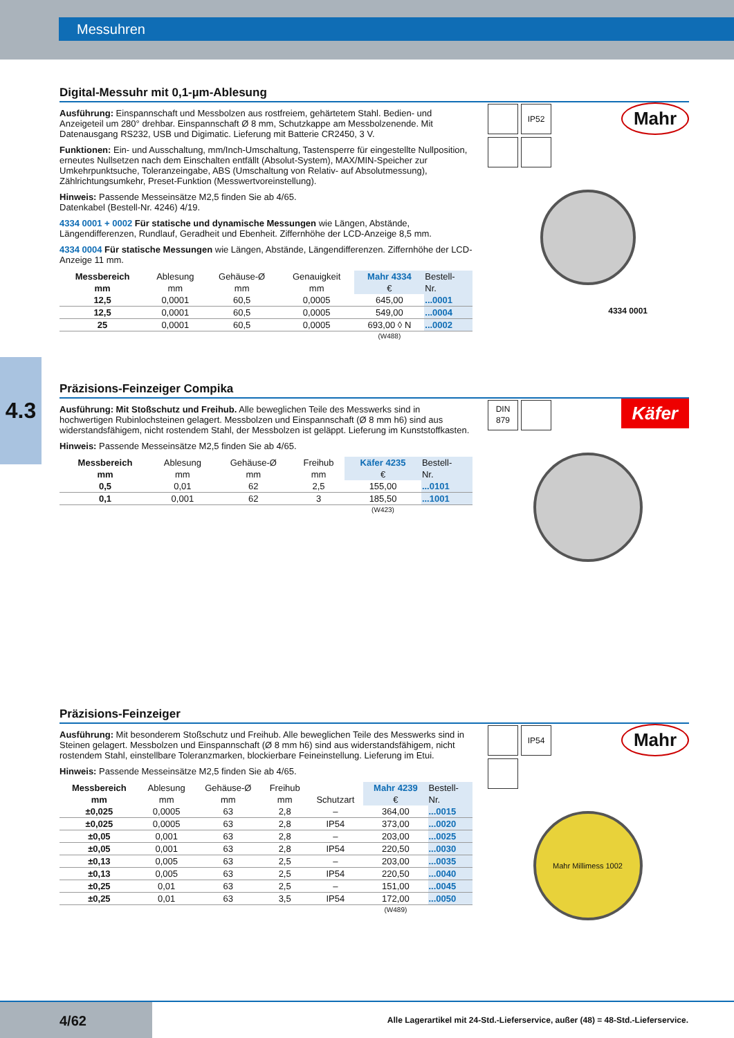Messuhren
4.3
Digital-Messuhr mit 0,1-µm-Ablesung
Ausführung: Einspannschaft und Messbolzen aus rostfreiem, gehärtetem Stahl. Bedien- und Anzeigeteil um 280° drehbar. Einspannschaft Ø 8 mm, Schutzkappe am Messbolzenende. Mit Datenausgang RS232, USB und Digimatic. Lieferung mit Batterie CR2450, 3 V.
Funktionen: Ein- und Ausschaltung, mm/Inch-Umschaltung, Tastensperre für eingestellte Nullposition, erneutes Nullsetzen nach dem Einschalten entfällt (Absolut-System), MAX/MIN-Speicher zur Umkehrpunktsuche, Toleranzeingabe, ABS (Umschaltung von Relativ- auf Absolutmessung), Zählrichtungsumkehr, Preset-Funktion (Messwertvoreinstellung).
Hinweis: Passende Messeinsätze M2,5 finden Sie ab 4/65.
Datenkabel (Bestell-Nr. 4246) 4/19.
4334 0001 + 0002 Für statische und dynamische Messungen wie Längen, Abstände, Längendifferenzen, Rundlauf, Geradheit und Ebenheit. Ziffernhöhe der LCD-Anzeige 8,5 mm.
4334 0004 Für statische Messungen wie Längen, Abstände, Längendifferenzen. Ziffernhöhe der LCD-Anzeige 11 mm.
| Messbereich | Ablesung | Gehäuse-Ø | Genauigkeit | Mahr 4334 | Bestell- |
| --- | --- | --- | --- | --- | --- |
| mm | mm | mm | mm | € | Nr. |
| 12,5 | 0,0001 | 60,5 | 0,0005 | 645,00 | ...0001 |
| 12,5 | 0,0001 | 60,5 | 0,0005 | 549,00 | ...0004 |
| 25 | 0,0001 | 60,5 | 0,0005 | 693,00 ◊ N | ...0002 |
| | | | | (W488) | |
IP52
Mahr
4334 0001
Präzisions-Feinzeiger Compika
Ausführung: Mit Stoßschutz und Freihub. Alle beweglichen Teile des Messwerks sind in hochwertigen Rubinlochsteinen gelagert. Messbolzen und Einspannschaft (Ø 8 mm h6) sind aus widerstandsfähigem, nicht rostendem Stahl, der Messbolzen ist geläppt. Lieferung im Kunststoffkasten.
Hinweis: Passende Messeinsätze M2,5 finden Sie ab 4/65.
| Messbereich | Ablesung | Gehäuse-Ø | Freihub | Käfer 4235 | Bestell- |
| --- | --- | --- | --- | --- | --- |
| mm | mm | mm | mm | € | Nr. |
| 0,5 | 0,01 | 62 | 2,5 | 155,00 | ...0101 |
| 0,1 | 0,001 | 62 | 3 | 185,50 | ...1001 |
| | | | | (W423) | |
DIN
879
Käfer
Präzisions-Feinzeiger
Ausführung: Mit besonderem Stoßschutz und Freihub. Alle beweglichen Teile des Messwerks sind in Steinen gelagert. Messbolzen und Einspannschaft (Ø 8 mm h6) sind aus widerstandsfähigem, nicht rostendem Stahl, einstellbare Toleranzmarken, blockierbare Feineinstellung. Lieferung im Etui.
Hinweis: Passende Messeinsätze M2,5 finden Sie ab 4/65.
| Messbereich | Ablesung | Gehäuse-Ø | Freihub | | Mahr 4239 | Bestell- |
| --- | --- | --- | --- | --- | --- | --- |
| mm | mm | mm | mm | Schutzart | € | Nr. |
| ±0,025 | 0,0005 | 63 | 2,8 | – | 364,00 | ...0015 |
| ±0,025 | 0,0005 | 63 | 2,8 | IP54 | 373,00 | ...0020 |
| ±0,05 | 0,001 | 63 | 2,8 | – | 203,00 | ...0025 |
| ±0,05 | 0,001 | 63 | 2,8 | IP54 | 220,50 | ...0030 |
| ±0,13 | 0,005 | 63 | 2,5 | – | 203,00 | ...0035 |
| ±0,13 | 0,005 | 63 | 2,5 | IP54 | 220,50 | ...0040 |
| ±0,25 | 0,01 | 63 | 2,5 | – | 151,00 | ...0045 |
| ±0,25 | 0,01 | 63 | 3,5 | IP54 | 172,00 | ...0050 |
| | | | | | (W489) | |
IP54
Mahr
Mahr Millimess 1002
4/62
Alle Lagerartikel mit 24-Std.-Lieferservice, außer (48) = 48-Std.-Lieferservice.